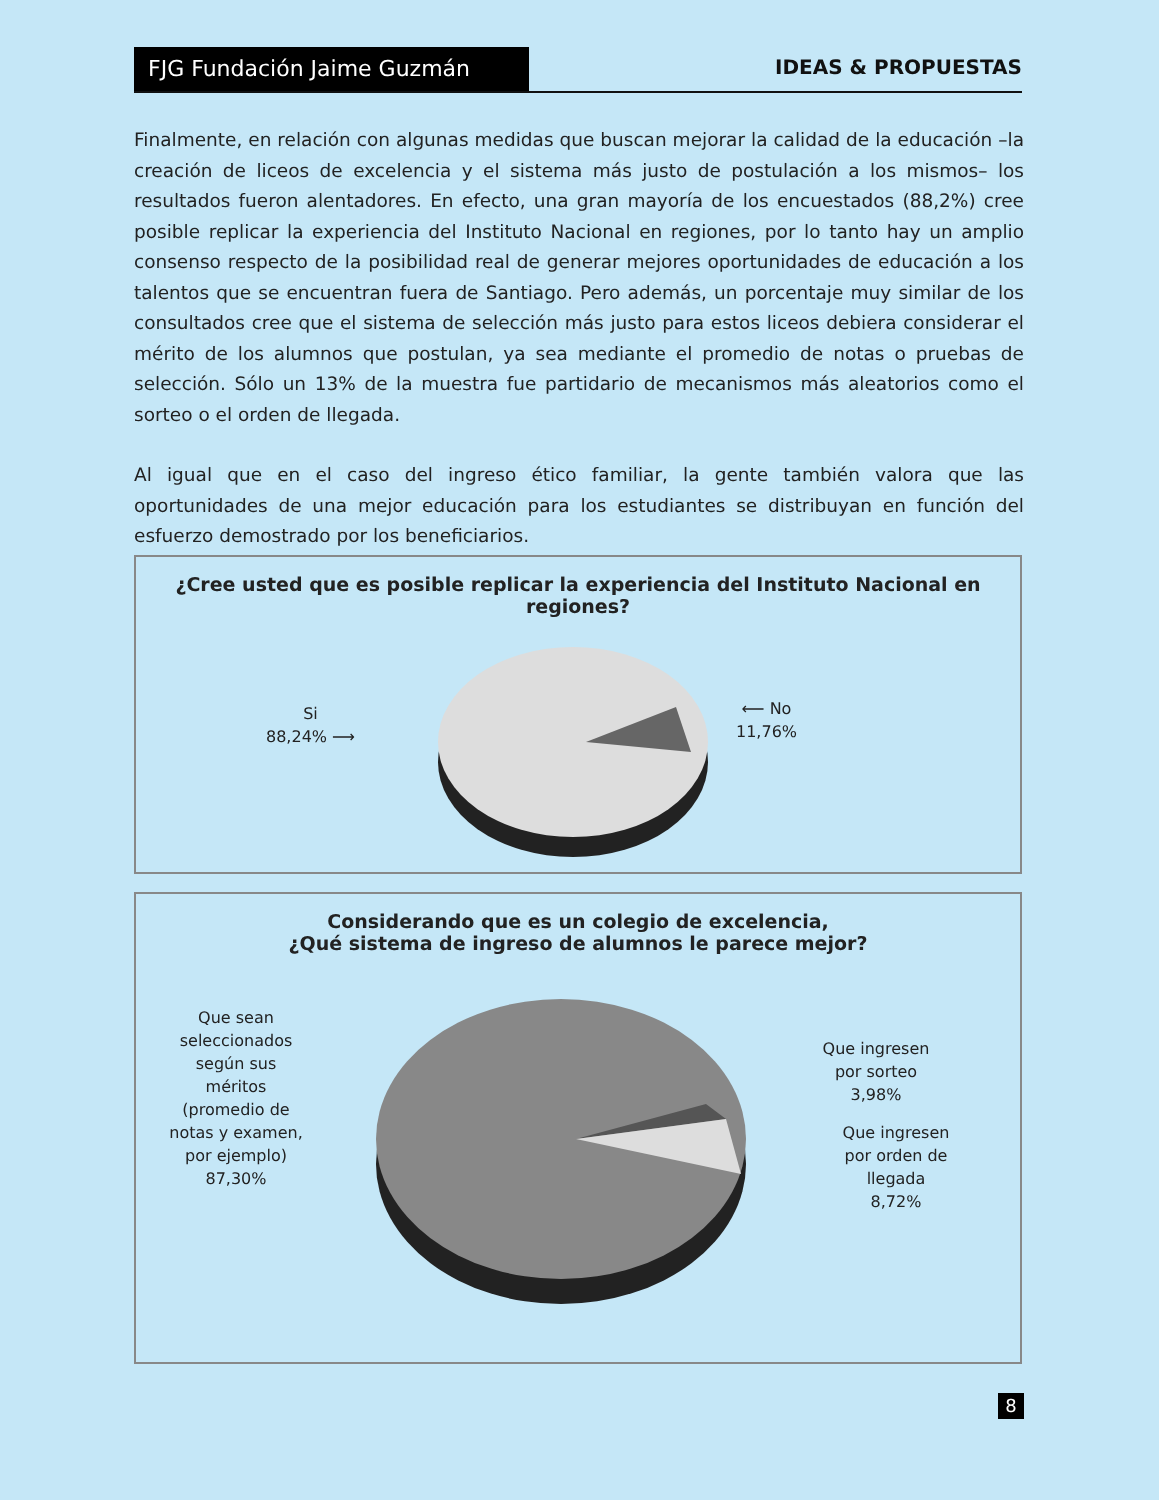FJG Fundación Jaime Guzmán IDEAS & PROPUESTAS
Finalmente, en relación con algunas medidas que buscan mejorar la calidad de la educación –la creación de liceos de excelencia y el sistema más justo de postulación a los mismos– los resultados fueron alentadores. En efecto, una gran mayoría de los encuestados (88,2%) cree posible replicar la experiencia del Instituto Nacional en regiones, por lo tanto hay un amplio consenso respecto de la posibilidad real de generar mejores oportunidades de educación a los talentos que se encuentran fuera de Santiago. Pero además, un porcentaje muy similar de los consultados cree que el sistema de selección más justo para estos liceos debiera considerar el mérito de los alumnos que postulan, ya sea mediante el promedio de notas o pruebas de selección. Sólo un 13% de la muestra fue partidario de mecanismos más aleatorios como el sorteo o el orden de llegada.
Al igual que en el caso del ingreso ético familiar, la gente también valora que las oportunidades de una mejor educación para los estudiantes se distribuyan en función del esfuerzo demostrado por los beneficiarios.
¿Cree usted que es posible replicar la experiencia del Instituto Nacional en regiones?
Si
88,24% ⟶
⟵ No
11,76%
Considerando que es un colegio de excelencia,
¿Qué sistema de ingreso de alumnos le parece mejor?
Que sean seleccionados según sus méritos (promedio de notas y examen, por ejemplo)
87,30%
Que ingresen por sorteo
3,98%
Que ingresen por orden de llegada
8,72%
8